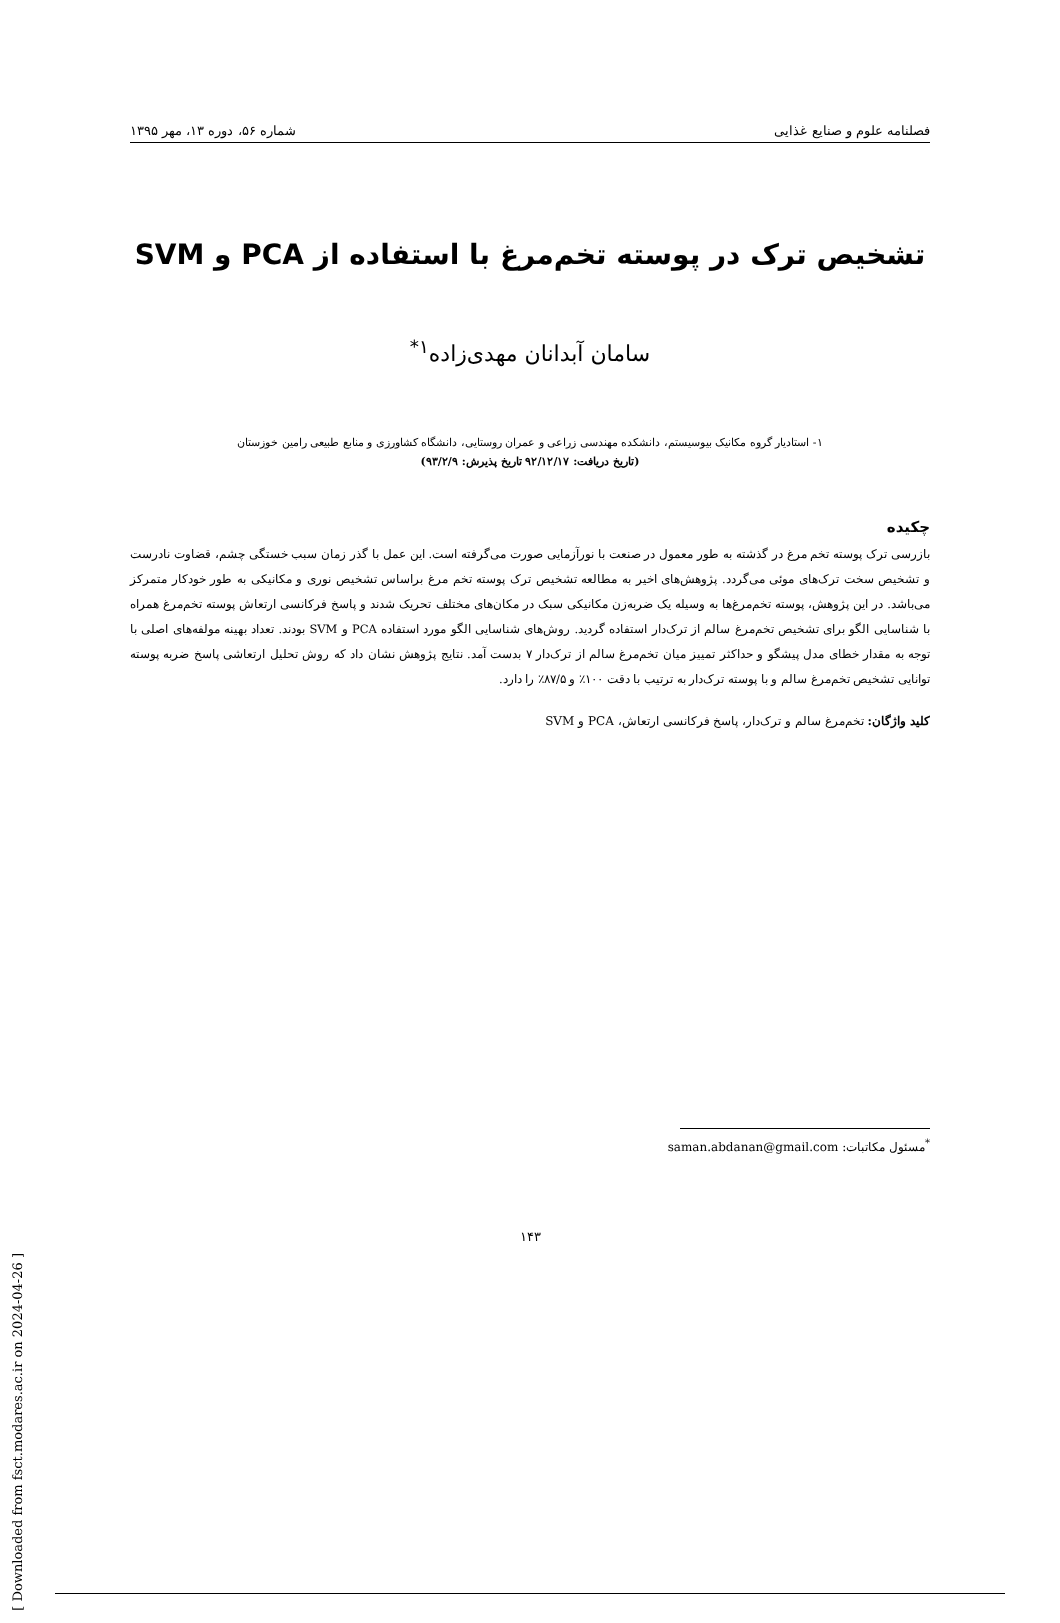فصلنامه علوم و صنایع غذایی شماره ۵۶، دوره ۱۳، مهر ۱۳۹۵
تشخیص ترک در پوسته تخم‌مرغ با استفاده از PCA و SVM
سامان آبدانان مهدی‌زاده<sup>۱*</sup>
۱- استادیار گروه مکانیک بیوسیستم، دانشکده مهندسی زراعی و عمران روستایی، دانشگاه کشاورزی و منابع طبیعی رامین خوزستان
(تاریخ دریافت: ۹۲/۱۲/۱۷ تاریخ پذیرش: ۹۳/۲/۹)
چکیده
بازرسی ترک پوسته تخم مرغ در گذشته به طور معمول در صنعت با نورآزمایی صورت می‌گرفته است. این عمل با گذر زمان سبب خستگی چشم، قضاوت نادرست و تشخیص سخت ترک‌های موئی می‌گردد. پژوهش‌های اخیر به مطالعه تشخیص ترک پوسته تخم مرغ براساس تشخیص نوری و مکانیکی به طور خودکار متمرکز می‌باشد. در این پژوهش، پوسته تخم‌مرغ‌ها به وسیله یک ضربه‌زن مکانیکی سبک در مکان‌های مختلف تحریک شدند و پاسخ فرکانسی ارتعاش پوسته تخم‌مرغ همراه با شناسایی الگو برای تشخیص تخم‌مرغ سالم از ترک‌دار استفاده گردید. روش‌های شناسایی الگو مورد استفاده PCA و SVM بودند. تعداد بهینه مولفه‌های اصلی با توجه به مقدار خطای مدل پیشگو و حداکثر تمییز میان تخم‌مرغ سالم از ترک‌دار ۷ بدست آمد. نتایج پژوهش نشان داد که روش تحلیل ارتعاشی پاسخ ضربه پوسته توانایی تشخیص تخم‌مرغ سالم و با پوسته ترک‌دار به ترتیب با دقت ۱۰۰٪ و ۸۷/۵٪ را دارد.
کلید واژگان: تخم‌مرغ سالم و ترک‌دار، پاسخ فرکانسی ارتعاش، PCA و SVM
<sup>*</sup> مسئول مکاتبات: saman.abdanan@gmail.com
۱۴۳
[ Downloaded from fsct.modares.ac.ir on 2024-04-26 ]